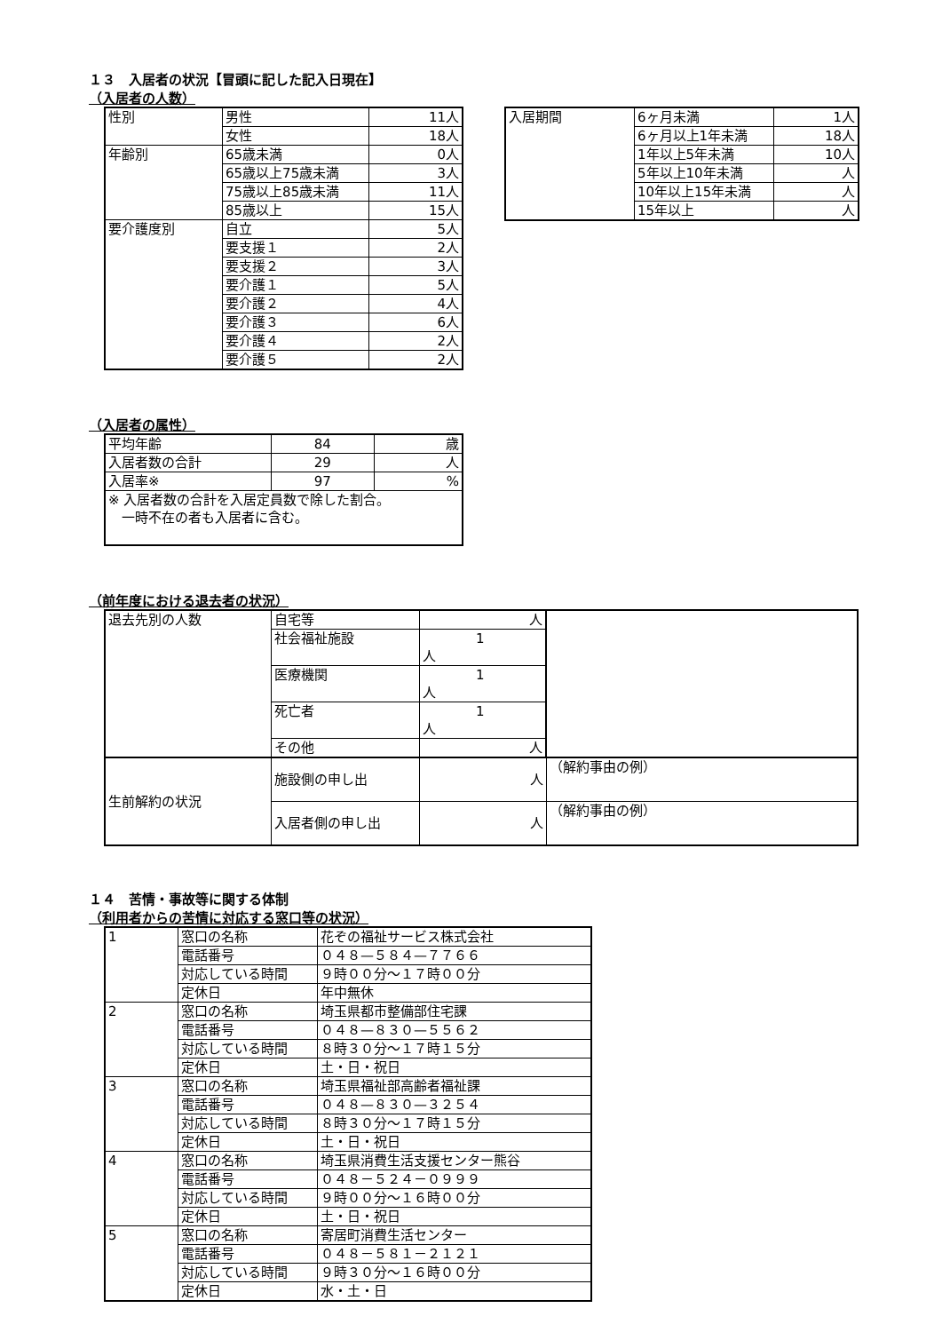１３　入居者の状況【冒頭に記した記入日現在】
（入居者の人数）
| 性別 | 男性 | 11人 |
| | 女性 | 18人 |
| 年齢別 | 65歳未満 | 0人 |
| | 65歳以上75歳未満 | 3人 |
| | 75歳以上85歳未満 | 11人 |
| | 85歳以上 | 15人 |
| 要介護度別 | 自立 | 5人 |
| | 要支援１ | 2人 |
| | 要支援２ | 3人 |
| | 要介護１ | 5人 |
| | 要介護２ | 4人 |
| | 要介護３ | 6人 |
| | 要介護４ | 2人 |
| | 要介護５ | 2人 |
| 入居期間 | 6ヶ月未満 | 1人 |
| | 6ヶ月以上1年未満 | 18人 |
| | 1年以上5年未満 | 10人 |
| | 5年以上10年未満 | 人 |
| | 10年以上15年未満 | 人 |
| | 15年以上 | 人 |
（入居者の属性）
| 平均年齢 | 84 | 歳 |
| 入居者数の合計 | 29 | 人 |
| 入居率※ | 97 | % |
| ※ 入居者数の合計を入居定員数で除した割合。 一時不在の者も入居者に含む。 | | |
（前年度における退去者の状況）
| 退去先別の人数 | 自宅等 | 人 | |
| | 社会福祉施設 | 1 人 | |
| | 医療機関 | 1 人 | |
| | 死亡者 | 1 人 | |
| | その他 | 人 | |
| 生前解約の状況 | 施設側の申し出 | 人 | （解約事由の例） |
| | 入居者側の申し出 | 人 | （解約事由の例） |
１４　苦情・事故等に関する体制
（利用者からの苦情に対応する窓口等の状況）
| 1 | 窓口の名称 | 花ぞの福祉サービス株式会社 |
| | 電話番号 | ０４８—５８４—７７６６ |
| | 対応している時間 | ９時００分～１７時００分 |
| | 定休日 | 年中無休 |
| 2 | 窓口の名称 | 埼玉県都市整備部住宅課 |
| | 電話番号 | ０４８—８３０—５５６２ |
| | 対応している時間 | ８時３０分～１７時１５分 |
| | 定休日 | 土・日・祝日 |
| 3 | 窓口の名称 | 埼玉県福祉部高齢者福祉課 |
| | 電話番号 | ０４８—８３０—３２５４ |
| | 対応している時間 | ８時３０分～１７時１５分 |
| | 定休日 | 土・日・祝日 |
| 4 | 窓口の名称 | 埼玉県消費生活支援センター熊谷 |
| | 電話番号 | ０４８－５２４－０９９９ |
| | 対応している時間 | ９時００分～１６時００分 |
| | 定休日 | 土・日・祝日 |
| 5 | 窓口の名称 | 寄居町消費生活センター |
| | 電話番号 | ０４８－５８１－２１２１ |
| | 対応している時間 | ９時３０分～１６時００分 |
| | 定休日 | 水・土・日 |